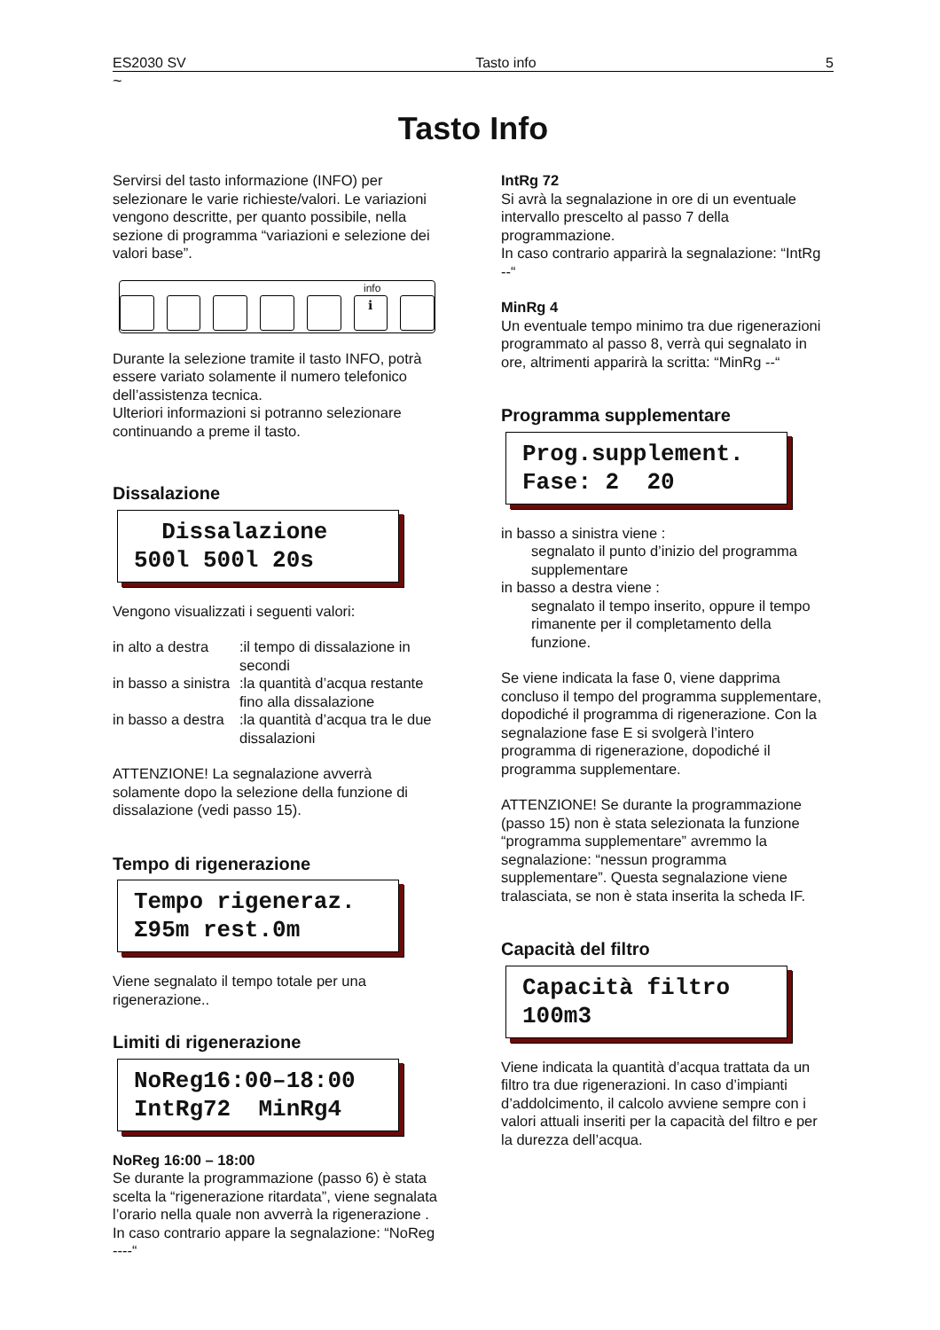ES2030 SV Tasto info 5
~
Tasto Info
Servirsi del tasto informazione (INFO) per selezionare le varie richieste/valori. Le variazioni vengono descritte, per quanto possibile, nella sezione di programma “variazioni e selezione dei valori base”.
info
ℹ
Durante la selezione tramite il tasto INFO, potrà essere variato solamente il numero telefonico dell’assistenza tecnica.
Ulteriori informazioni si potranno selezionare continuando a preme il tasto.
Dissalazione
Dissalazione 500l 500l 20s
Vengono visualizzati i seguenti valori:
in alto a destra:il tempo di dissalazione in secondi
in basso a sinistra:la quantità d’acqua restante fino alla dissalazione
in basso a destra:la quantità d’acqua tra le due dissalazioni
ATTENZIONE! La segnalazione avverrà solamente dopo la selezione della funzione di dissalazione (vedi passo 15).
Tempo di rigenerazione
Tempo rigeneraz. Σ95m rest.0m
Viene segnalato il tempo totale per una rigenerazione..
Limiti di rigenerazione
NoReg16:00–18:00 IntRg72 MinRg4
NoReg 16:00 – 18:00
Se durante la programmazione (passo 6) è stata scelta la “rigenerazione ritardata”, viene segnalata l’orario nella quale non avverrà la rigenerazione .
In caso contrario appare la segnalazione: “NoReg ----“
IntRg 72
Si avrà la segnalazione in ore di un eventuale intervallo prescelto al passo 7 della programmazione.
In caso contrario apparirà la segnalazione: “IntRg --“
MinRg 4
Un eventuale tempo minimo tra due rigenerazioni programmato al passo 8, verrà qui segnalato in ore, altrimenti apparirà la scritta: “MinRg --“
Programma supplementare
Prog.supplement. Fase: 2 20
in basso a sinistra viene :
segnalato il punto d’inizio del programma supplementare
in basso a destra viene :
segnalato il tempo inserito, oppure il tempo rimanente per il completamento della funzione.
Se viene indicata la fase 0, viene dapprima concluso il tempo del programma supplementare, dopodiché il programma di rigenerazione. Con la segnalazione fase E si svolgerà l’intero programma di rigenerazione, dopodiché il programma supplementare.
ATTENZIONE! Se durante la programmazione (passo 15) non è stata selezionata la funzione “programma supplementare” avremmo la segnalazione: “nessun programma supplementare”. Questa segnalazione viene tralasciata, se non è stata inserita la scheda IF.
Capacità del filtro
Capacità filtro 100m3
Viene indicata la quantità d’acqua trattata da un filtro tra due rigenerazioni. In caso d’impianti d’addolcimento, il calcolo avviene sempre con i valori attuali inseriti per la capacità del filtro e per la durezza dell’acqua.